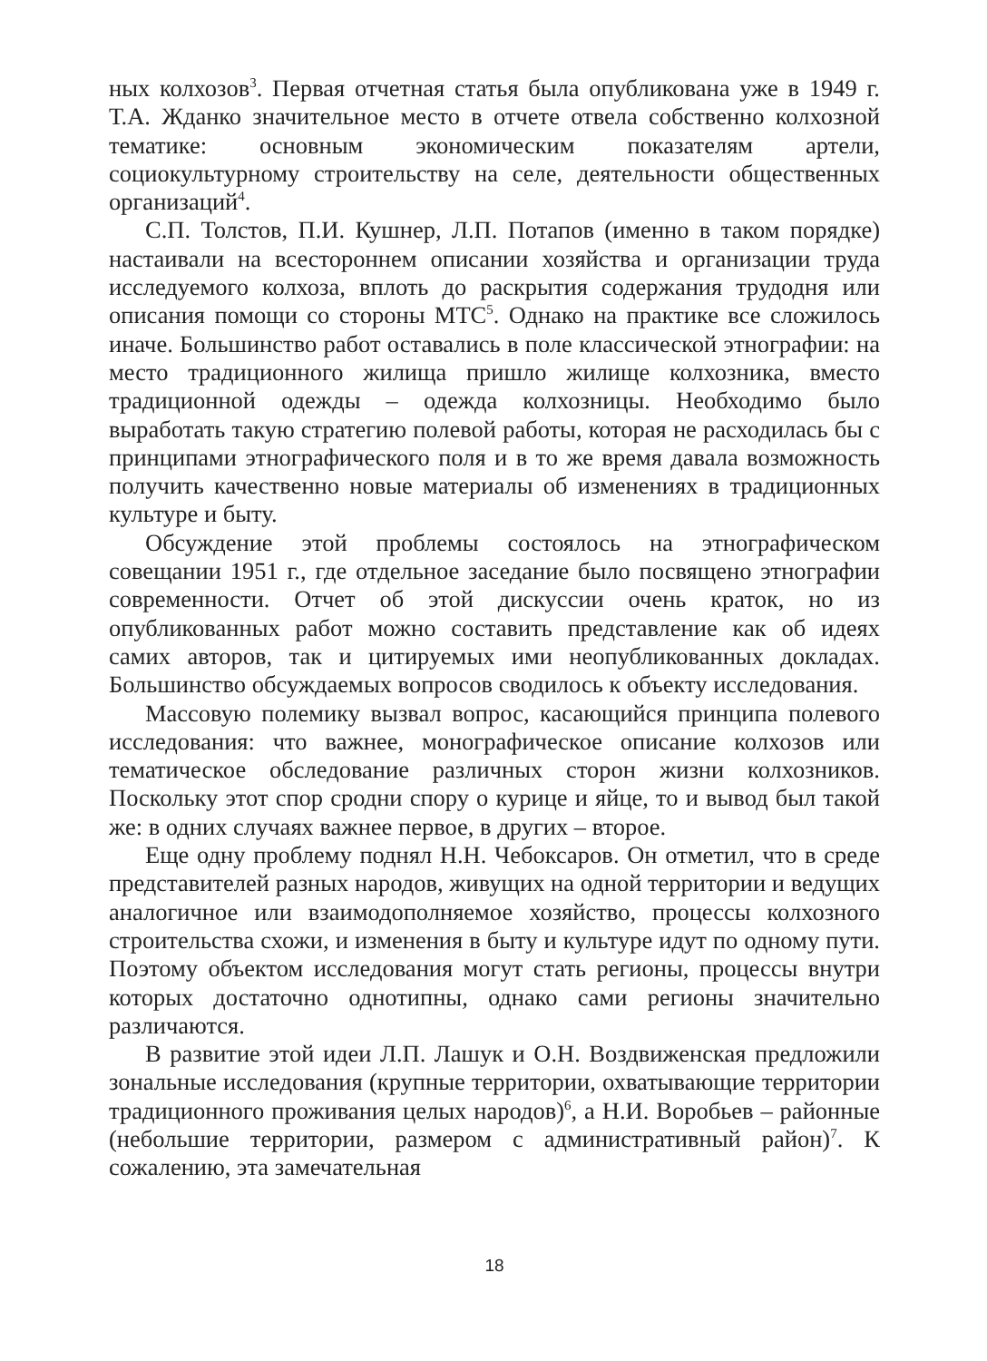ных колхозов<sup>3</sup>. Первая отчетная статья была опубликована уже в 1949 г. Т.А. Жданко значительное место в отчете отвела собственно колхозной тематике: основным экономическим показателям артели, социокультурному строительству на селе, деятельности общественных организаций<sup>4</sup>.
С.П. Толстов, П.И. Кушнер, Л.П. Потапов (именно в таком порядке) настаивали на всестороннем описании хозяйства и организации труда исследуемого колхоза, вплоть до раскрытия содержания трудодня или описания помощи со стороны МТС<sup>5</sup>. Однако на практике все сложилось иначе. Большинство работ оставались в поле классической этнографии: на место традиционного жилища пришло жилище колхозника, вместо традиционной одежды – одежда колхозницы. Необходимо было выработать такую стратегию полевой работы, которая не расходилась бы с принципами этнографического поля и в то же время давала возможность получить качественно новые материалы об изменениях в традиционных культуре и быту.
Обсуждение этой проблемы состоялось на этнографическом совещании 1951 г., где отдельное заседание было посвящено этнографии современности. Отчет об этой дискуссии очень краток, но из опубликованных работ можно составить представление как об идеях самих авторов, так и цитируемых ими неопубликованных докладах. Большинство обсуждаемых вопросов сводилось к объекту исследования.
Массовую полемику вызвал вопрос, касающийся принципа полевого исследования: что важнее, монографическое описание колхозов или тематическое обследование различных сторон жизни колхозников. Поскольку этот спор сродни спору о курице и яйце, то и вывод был такой же: в одних случаях важнее первое, в других – второе.
Еще одну проблему поднял Н.Н. Чебоксаров. Он отметил, что в среде представителей разных народов, живущих на одной территории и ведущих аналогичное или взаимодополняемое хозяйство, процессы колхозного строительства схожи, и изменения в быту и культуре идут по одному пути. Поэтому объектом исследования могут стать регионы, процессы внутри которых достаточно однотипны, однако сами регионы значительно различаются.
В развитие этой идеи Л.П. Лашук и О.Н. Воздвиженская предложили зональные исследования (крупные территории, охватывающие территории традиционного проживания целых народов)<sup>6</sup>, а Н.И. Воробьев – районные (небольшие территории, размером с административный район)<sup>7</sup>. К сожалению, эта замечательная
18